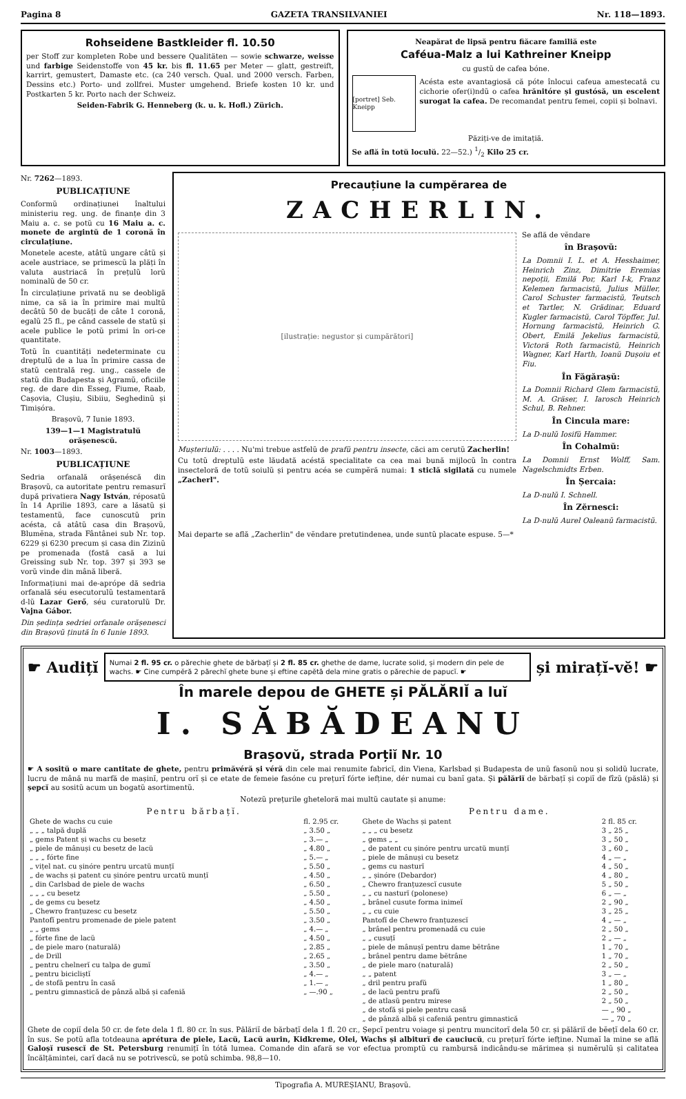Pagina 8 GAZETA TRANSILVANIEI Nr. 118—1893.
Rohseidene Bastkleider fl. 10.50
per Stoff zur kompleten Robe und bessere Qualitäten — sowie schwarze, weisse und farbige Seidenstoffe von 45 kr. bis fl. 11.65 per Meter — glatt, gestreift, karrirt, gemustert, Damaste etc. (ca 240 versch. Qual. und 2000 versch. Farben, Dessins etc.) Porto- und zollfrei. Muster umgehend. Briefe kosten 10 kr. und Postkarten 5 kr. Porto nach der Schweiz.
Seiden-Fabrik G. Henneberg (k. u. k. Hofl.) Zürich.
Neapărat de lipsă pentru fiăcare familiă este
Caféua-Malz a lui Kathreiner Kneipp
cu gustŭ de cafea bóne.
[portret] Seb. Kneipp
Acésta este avantagiosă că póte înlocui cafeua amestecată cu cichorie ofer(i)ndŭ o cafea hrănitóre și gustósă, un escelent surogat la cafea. De recomandat pentru femei, copii și bolnavi.
Păziți-ve de imitațiă.
Se află în totŭ loculŭ. 22—52.) 1/2 Kilo 25 cr.
Nr. 7262—1893.
PUBLICAȚIUNE
Conformŭ ordinațiunei înaltului ministeriu reg. ung. de finanțe din 3 Maiu a. c. se potŭ cu 16 Maiu a. c. monete de argintŭ de 1 coronă în circulațiune.
Monetele aceste, atâtŭ ungare câtŭ și acele austriace, se primescŭ la plăți în valuta austriacă în prețulŭ lorŭ nominalŭ de 50 cr.
În circulațiune privată nu se deobligă nime, ca să ia în primire mai multŭ decâtŭ 50 de bucăți de câte 1 coronă, egalŭ 25 fl., pe când cassele de statŭ și acele publice le potŭ primi în ori-ce quantitate.
Totŭ în cuantități nedeterminate cu dreptulŭ de a lua în primire cassa de statŭ centrală reg. ung., cassele de statŭ din Budapesta și Agramŭ, oficiile reg. de dare din Esseg, Fiume, Raab, Cașovia, Clușiu, Sibiiu, Seghedinŭ și Timișóra.
Brașovŭ, 7 Iunie 1893.
139—1—1 Magistratulŭ orășenescŭ.
Nr. 1003—1893.
PUBLICAȚIUNE
Sedria orfanală orășenéscă din Brașovŭ, ca autoritate pentru remasurĭ după privatiera Nagy István, réposatŭ în 14 Aprilie 1893, care a lăsatŭ și testamentŭ, face cunoscutŭ prin acésta, că atâtŭ casa din Brașovŭ, Blumĕna, strada Fântânei sub Nr. top. 6229 și 6230 precum și casa din Zizinŭ pe promenada (fostă casă a lui Greissing sub Nr. top. 397 și 393 se vorŭ vinde din mână liberă.
Informațiuni mai de-aprópe dă sedria orfanală séu esecutorulŭ testamentară d-lŭ Lazar Gerő, séu curatorulŭ Dr. Vajna Gábor.
Din ședința sedriei orfanale orășenesci din Brașovŭ ținută în 6 Iunie 1893.
Precauțiune la cumpĕrarea de
ZACHERLIN.
[ilustrație: negustor și cumpărători]
Mușteriulŭ: . . . . Nu'mi trebue astfelŭ de prafŭ pentru insecte, căci am cerutŭ Zacherlin!
Cu totŭ dreptulŭ este lăudată acéstă specialitate ca cea mai bună mijlocŭ în contra insecteloră de totŭ soiulŭ și pentru acéa se cumpĕră numai: 1 sticlă sigilată cu numele „Zacherl".
Se află de vĕndare
în Brașovŭ:
La Domnii I. L. et A. Hesshaimer, Heinrich Zinz, Dimitrie Eremias nepoții, Emilă Por, Karl I-k, Franz Kelemen farmacistŭ, Julius Müller, Carol Schuster farmacistŭ, Teutsch et Tartler, N. Grădinar, Eduard Kugler farmacistŭ, Carol Töpffer, Jul. Hornung farmacistŭ, Heinrich G. Obert, Emilă Jekelius farmacistŭ, Victoră Roth farmacistŭ, Heinrich Wagner, Karl Harth, Ioanŭ Dușoiu et Fiu.
În Făgărașŭ:
La Domnii Richard Glem farmacistŭ, M. A. Gräser, I. Iarosch Heinrich Schul, B. Rehner.
În Cincula mare:
La D-nulŭ Iosifŭ Hammer.
În Cohalmŭ:
La Domnii Ernst Wolff, Sam. Nagelschmidts Erben.
În Șercaia:
La D-nulŭ I. Schnell.
În Zĕrnesci:
La D-nulŭ Aurel Oaleanŭ farmacistŭ.
Mai departe se află „Zacherlin" de vĕndare pretutindenea, unde suntŭ placate espuse. 5—*
☛ Audițĭ
Numai 2 fl. 95 cr. o părechie ghete de bărbațĭ și 2 fl. 85 cr. ghethe de dame, lucrate solid, și modern din pele de wachs. ☛ Cine cumpĕră 2 părechĭ ghete bune și eftine capĕtă dela mine gratis o părechie de papucĭ. ☛
și mirațĭ-vĕ! ☛
În marele depou de GHETE și PĂLĂRIĬ a luĭ
I. SĂBĂDEANU
Brașovŭ, strada Porțiĭ Nr. 10
☛ A sositŭ o mare cantitate de ghete, pentru primăvéră și véră din cele mai renumite fabricĭ, din Viena, Karlsbad și Budapesta de unŭ fasonŭ nou și solidŭ lucrate, lucru de mână nu marfă de mașinĭ, pentru orĭ și ce etate de femeie fasóne cu prețurĭ fórte iefține, dér numai cu banĭ gata. Și pălăriĭ de bărbațĭ și copiĭ de fîzŭ (păslă) și șepcĭ au sositŭ acum un bogatŭ asortimentŭ.
Notezŭ prețurile gheteloră mai multŭ cautate și anume:
| Pentru bărbațĭ. | | Pentru dame. | |
| --- | --- | --- | --- |
| Ghete de wachs cu cuie | fl. 2.95 cr. | Ghete de Wachs și patent | 2 fl. 85 cr. |
| „ „ „ talpă duplă | „ 3.50 „ | „ „ „ cu besetz | 3 „ 25 „ |
| „ gems Patent și wachs cu besetz | „ 3.— „ | „ gems „ „ | 3 „ 50 „ |
| „ piele de mânuși cu besetz de lacŭ | „ 4.80 „ | „ de patent cu șinóre pentru urcatŭ munțĭ | 3 „ 60 „ |
| „ „ „ fórte fine | „ 5.— „ | „ piele de mânuși cu besetz | 4 „ — „ |
| „ vițel nat. cu șinóre pentru urcatŭ munțĭ | „ 5.50 „ | „ gems cu nasturĭ | 4 „ 50 „ |
| „ de wachs și patent cu șinóre pentru urcatŭ munțĭ | „ 4.50 „ | „ „ șinóre (Debardor) | 4 „ 80 „ |
| „ din Carlsbad de piele de wachs | „ 6.50 „ | „ Chewro franțuzescĭ cusute | 5 „ 50 „ |
| „ „ „ cu besetz | „ 5.50 „ | „ „ cu nasturĭ (polonese) | 6 „ — „ |
| „ de gems cu besetz | „ 4.50 „ | „ brânel cusute forma inimeĭ | 2 „ 90 „ |
| „ Chewro franțuzesc cu besetz | „ 5.50 „ | „ „ cu cuie | 3 „ 25 „ |
| Pantofĭ pentru promenade de piele patent | „ 3.50 „ | Pantofĭ de Chewro franțuzescĭ | 4 „ — „ |
| „ „ gems | „ 4.— „ | „ brânel pentru promenadă cu cuie | 2 „ 50 „ |
| „ fórte fine de lacŭ | „ 4.50 „ | „ „ cusuțĭ | 2 „ — „ |
| „ de piele maro (naturală) | „ 2.85 „ | „ piele de mânușĭ pentru dame bĕtrâne | 1 „ 70 „ |
| „ de Drill | „ 2.65 „ | „ brânel pentru dame bĕtrâne | 1 „ 70 „ |
| „ pentru chelnerĭ cu talpa de gumĭ | „ 3.50 „ | „ de piele maro (naturală) | 2 „ 50 „ |
| „ pentru bicicliștĭ | „ 4.— „ | „ „ patent | 3 „ — „ |
| „ de stofă pentru în casă | „ 1.— „ | „ dril pentru prafŭ | 1 „ 80 „ |
| „ pentru gimnastică de pânză albă și cafeniă | „ —.90 „ | „ de lacŭ pentru prafŭ | 2 „ 50 „ |
| | | „ de atlasŭ pentru mirese | 2 „ 50 „ |
| | | „ de stofă și piele pentru casă | — „ 90 „ |
| | | „ de pânză albă și cafeniă pentru gimnastică | — „ 70 „ |
Ghete de copiĭ dela 50 cr. de fete dela 1 fl. 80 cr. în sus. Pălăriĭ de bărbațĭ dela 1 fl. 20 cr., Șepcĭ pentru voiage și pentru muncitorĭ dela 50 cr. și pălăriĭ de bĕețĭ dela 60 cr. în sus. Se potŭ afla totdeauna aprétura de piele, Lacŭ, Lacŭ aurin, Kidkreme, Olei, Wachs și albiturĭ de cauciucŭ, cu prețurĭ fórte iefține. Numaĭ la mine se află Galoșĭ rusescĭ de St. Petersburg renumițĭ în tótă lumea. Comande din afară se vor efectua promptŭ cu rambursă indicându-se mărimea și numĕrulŭ și calitatea încălțămintei, carĭ dacă nu se potrivescŭ, se potŭ schimba. 98,8—10.
Tipografia A. MUREȘIANU, Brașovŭ.